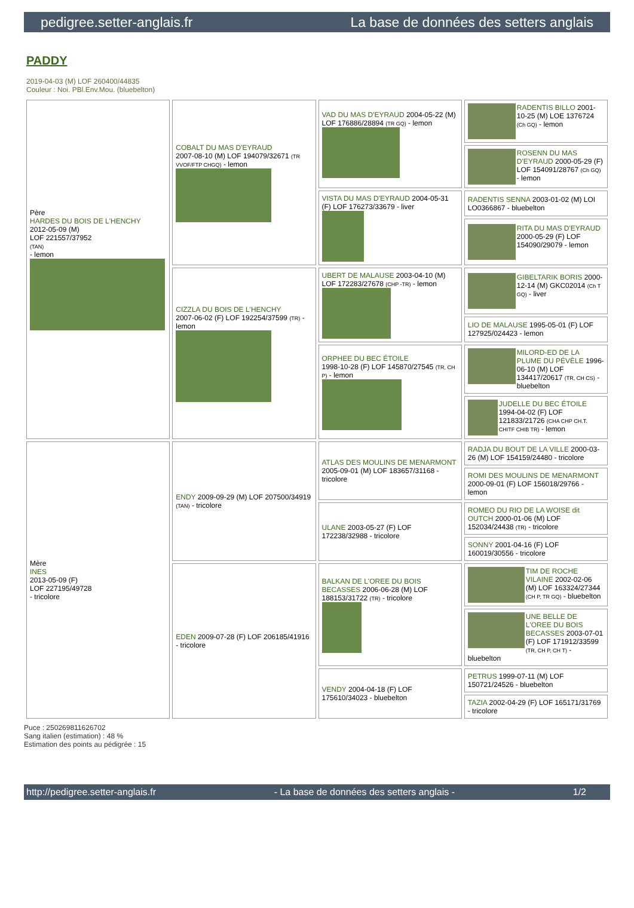pedigree.setter-anglais.fr La base de données des setters anglais
PADDY
2019-04-03 (M) LOF 260400/44835
Couleur : Noi. PBl.Env.Mou. (bluebelton)
| Père HARDES DU BOIS DE L'HENCHY 2012-05-09 (M) LOF 221557/37952 (TAN) - lemon | COBALT DU MAS D'EYRAUD 2007-08-10 (M) LOF 194079/32671 (TR VVOF/FTP CHGQ) - lemon | VAD DU MAS D'EYRAUD 2004-05-22 (M) LOF 176886/28894 (TR GQ) - lemon | RADENTIS BILLO 2001-10-25 (M) LOE 1376724 (Ch GQ) - lemon |
| | | | ROSENN DU MAS D'EYRAUD 2000-05-29 (F) LOF 154091/28767 (Ch GQ) - lemon |
| | | VISTA DU MAS D'EYRAUD 2004-05-31 (F) LOF 176273/33679 - liver | RADENTIS SENNA 2003-01-02 (M) LOI LO0366867 - bluebelton |
| | | | RITA DU MAS D'EYRAUD 2000-05-29 (F) LOF 154090/29079 - lemon |
| | CIZZLA DU BOIS DE L'HENCHY 2007-06-02 (F) LOF 192254/37599 (TR) - lemon | UBERT DE MALAUSE 2003-04-10 (M) LOF 172283/27678 (CHP -TR) - lemon | GIBELTARIK BORIS 2000-12-14 (M) GKC02014 (Ch T GQ) - liver |
| | | | LIO DE MALAUSE 1995-05-01 (F) LOF 127925/024423 - lemon |
| | | ORPHEE DU BEC ÉTOILE 1998-10-28 (F) LOF 145870/27545 (TR, CH P) - lemon | MILORD-ED DE LA PLUME DU PÉVÈLE 1996-06-10 (M) LOF 134417/20617 (TR, CH CS) - bluebelton |
| | | | JUDELLE DU BEC ÉTOILE 1994-04-02 (F) LOF 121833/21726 (CHA CHP CH.T. CHITF CHIB TR) - lemon |
| Mère INES 2013-05-09 (F) LOF 227195/49728 - tricolore | ENDY 2009-09-29 (M) LOF 207500/34919 (TAN) - tricolore | ATLAS DES MOULINS DE MENARMONT 2005-09-01 (M) LOF 183657/31168 - tricolore | RADJA DU BOUT DE LA VILLE 2000-03-26 (M) LOF 154159/24480 - tricolore |
| | | | ROMI DES MOULINS DE MENARMONT 2000-09-01 (F) LOF 156018/29766 - lemon |
| | | ULANE 2003-05-27 (F) LOF 172238/32988 - tricolore | ROMEO DU RIO DE LA WOISE dit OUTCH 2000-01-06 (M) LOF 152034/24438 (TR) - tricolore |
| | | | SONNY 2001-04-16 (F) LOF 160019/30556 - tricolore |
| | EDEN 2009-07-28 (F) LOF 206185/41916 - tricolore | BALKAN DE L'OREE DU BOIS BECASSES 2006-06-28 (M) LOF 188153/31722 (TR) - tricolore | TIM DE ROCHE VILAINE 2002-02-06 (M) LOF 163324/27344 (CH P, TR GQ) - bluebelton |
| | | | UNE BELLE DE L'OREE DU BOIS BECASSES 2003-07-01 (F) LOF 171912/33599 (TR, CH P, CH T) - bluebelton |
| | | VENDY 2004-04-18 (F) LOF 175610/34023 - bluebelton | PETRUS 1999-07-11 (M) LOF 150721/24526 - bluebelton |
| | | | TAZIA 2002-04-29 (F) LOF 165171/31769 - tricolore |
Puce : 250269811626702
Sang italien (estimation) : 48 %
Estimation des points au pédigrée : 15
http://pedigree.setter-anglais.fr - La base de données des setters anglais - 1/2